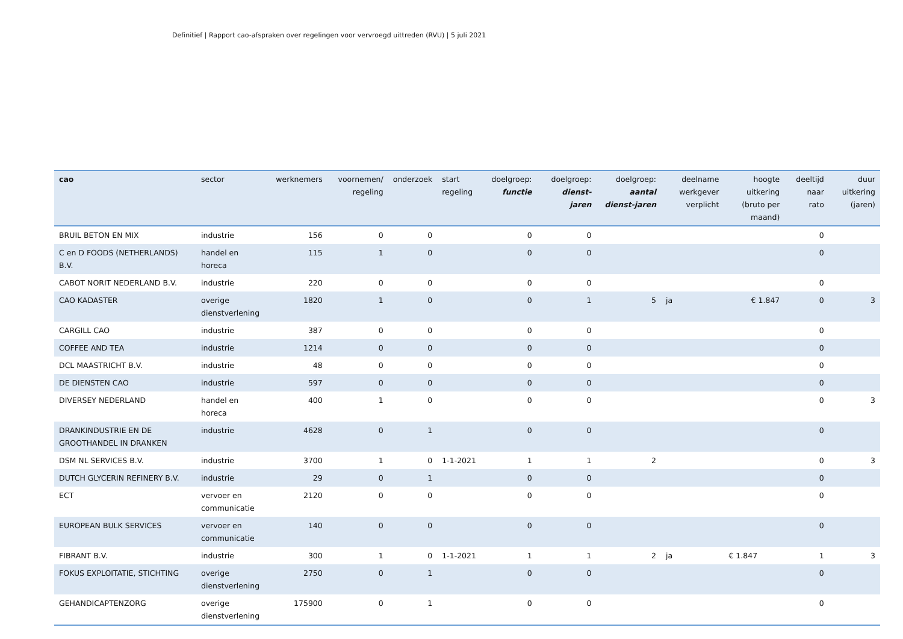Definitief | Rapport cao-afspraken over regelingen voor vervroegd uittreden (RVU) | 5 juli 2021
| cao | sector | werknemers | voornemen/ regeling | onderzoek | start regeling | doelgroep: functie | doelgroep: dienst-jaren | doelgroep: aantal dienst-jaren | deelname werkgever verplicht | hoogte uitkering (bruto per maand) | deeltijd naar rato | duur uitkering (jaren) |
| --- | --- | --- | --- | --- | --- | --- | --- | --- | --- | --- | --- | --- |
| BRUIL BETON EN MIX | industrie | 156 | 0 | 0 | | 0 | 0 | | | | 0 | |
| C en D FOODS (NETHERLANDS) B.V. | handel en horeca | 115 | 1 | 0 | | 0 | 0 | | | | 0 | |
| CABOT NORIT NEDERLAND B.V. | industrie | 220 | 0 | 0 | | 0 | 0 | | | | 0 | |
| CAO KADASTER | overige dienstverlening | 1820 | 1 | 0 | | 0 | 1 | 5 | ja | € 1.847 | 0 | 3 |
| CARGILL CAO | industrie | 387 | 0 | 0 | | 0 | 0 | | | | 0 | |
| COFFEE AND TEA | industrie | 1214 | 0 | 0 | | 0 | 0 | | | | 0 | |
| DCL MAASTRICHT B.V. | industrie | 48 | 0 | 0 | | 0 | 0 | | | | 0 | |
| DE DIENSTEN CAO | industrie | 597 | 0 | 0 | | 0 | 0 | | | | 0 | |
| DIVERSEY NEDERLAND | handel en horeca | 400 | 1 | 0 | | 0 | 0 | | | | 0 | 3 |
| DRANKINDUSTRIE EN DE GROOTHANDEL IN DRANKEN | industrie | 4628 | 0 | 1 | | 0 | 0 | | | | 0 | |
| DSM NL SERVICES B.V. | industrie | 3700 | 1 | 0 | 1-1-2021 | 1 | 1 | 2 | | | 0 | 3 |
| DUTCH GLYCERIN REFINERY B.V. | industrie | 29 | 0 | 1 | | 0 | 0 | | | | 0 | |
| ECT | vervoer en communicatie | 2120 | 0 | 0 | | 0 | 0 | | | | 0 | |
| EUROPEAN BULK SERVICES | vervoer en communicatie | 140 | 0 | 0 | | 0 | 0 | | | | 0 | |
| FIBRANT B.V. | industrie | 300 | 1 | 0 | 1-1-2021 | 1 | 1 | 2 | ja | € 1.847 | 1 | 3 |
| FOKUS EXPLOITATIE, STICHTING | overige dienstverlening | 2750 | 0 | 1 | | 0 | 0 | | | | 0 | |
| GEHANDICAPTENZORG | overige dienstverlening | 175900 | 0 | 1 | | 0 | 0 | | | | 0 | |